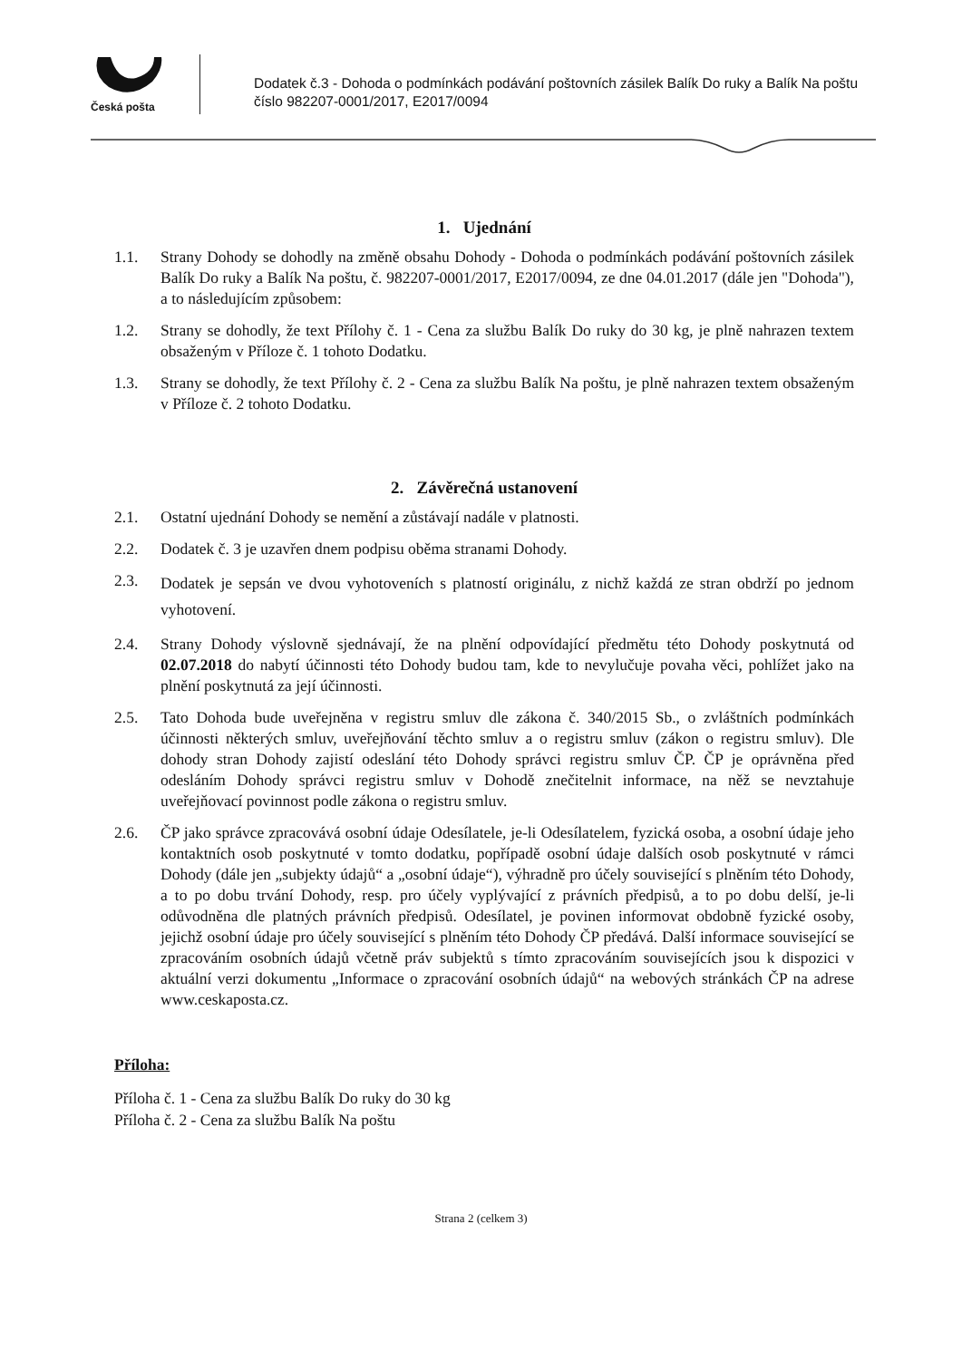Česká pošta
Dodatek č.3 - Dohoda o podmínkách podávání poštovních zásilek Balík Do ruky a Balík Na poštu číslo 982207-0001/2017, E2017/0094
1. Ujednání
1.1. Strany Dohody se dohodly na změně obsahu Dohody - Dohoda o podmínkách podávání poštovních zásilek Balík Do ruky a Balík Na poštu, č. 982207-0001/2017, E2017/0094, ze dne 04.01.2017 (dále jen "Dohoda"), a to následujícím způsobem:
1.2. Strany se dohodly, že text Přílohy č. 1 - Cena za službu Balík Do ruky do 30 kg, je plně nahrazen textem obsaženým v Příloze č. 1 tohoto Dodatku.
1.3. Strany se dohodly, že text Přílohy č. 2 - Cena za službu Balík Na poštu, je plně nahrazen textem obsaženým v Příloze č. 2 tohoto Dodatku.
2. Závěrečná ustanovení
2.1. Ostatní ujednání Dohody se nemění a zůstávají nadále v platnosti.
2.2. Dodatek č. 3 je uzavřen dnem podpisu oběma stranami Dohody.
2.3. Dodatek je sepsán ve dvou vyhotoveních s platností originálu, z nichž každá ze stran obdrží po jednom vyhotovení.
2.4. Strany Dohody výslovně sjednávají, že na plnění odpovídající předmětu této Dohody poskytnutá od 02.07.2018 do nabytí účinnosti této Dohody budou tam, kde to nevylučuje povaha věci, pohlížet jako na plnění poskytnutá za její účinnosti.
2.5. Tato Dohoda bude uveřejněna v registru smluv dle zákona č. 340/2015 Sb., o zvláštních podmínkách účinnosti některých smluv, uveřejňování těchto smluv a o registru smluv (zákon o registru smluv). Dle dohody stran Dohody zajistí odeslání této Dohody správci registru smluv ČP. ČP je oprávněna před odesláním Dohody správci registru smluv v Dohodě znečitelnit informace, na něž se nevztahuje uveřejňovací povinnost podle zákona o registru smluv.
2.6. ČP jako správce zpracovává osobní údaje Odesílatele, je-li Odesílatelem, fyzická osoba, a osobní údaje jeho kontaktních osob poskytnuté v tomto dodatku, popřípadě osobní údaje dalších osob poskytnuté v rámci Dohody (dále jen „subjekty údajů“ a „osobní údaje“), výhradně pro účely související s plněním této Dohody, a to po dobu trvání Dohody, resp. pro účely vyplývající z právních předpisů, a to po dobu delší, je-li odůvodněna dle platných právních předpisů. Odesílatel, je povinen informovat obdobně fyzické osoby, jejichž osobní údaje pro účely související s plněním této Dohody ČP předává. Další informace související se zpracováním osobních údajů včetně práv subjektů s tímto zpracováním souvisejících jsou k dispozici v aktuální verzi dokumentu „Informace o zpracování osobních údajů“ na webových stránkách ČP na adrese www.ceskaposta.cz.
Příloha:
Příloha č. 1 - Cena za službu Balík Do ruky do 30 kg
Příloha č. 2 - Cena za službu Balík Na poštu
Strana 2 (celkem 3)